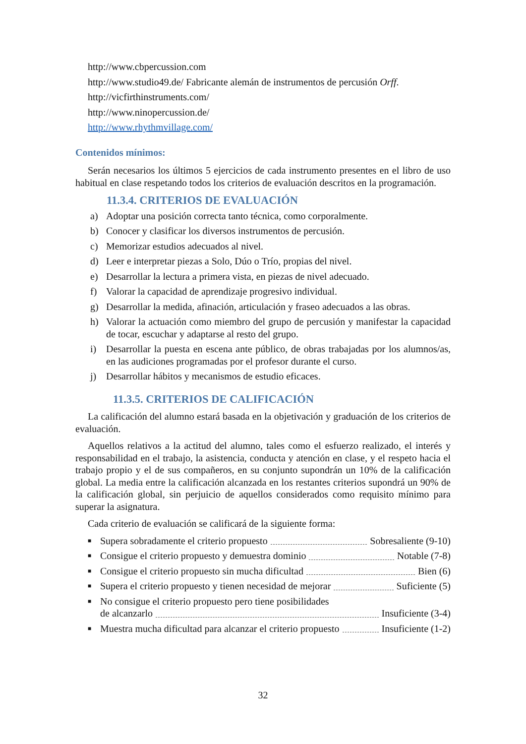http://www.cbpercussion.com
http://www.studio49.de/ Fabricante alemán de instrumentos de percusión Orff.
http://vicfirthinstruments.com/
http://www.ninopercussion.de/
http://www.rhythmvillage.com/
Contenidos mínimos:
Serán necesarios los últimos 5 ejercicios de cada instrumento presentes en el libro de uso habitual en clase respetando todos los criterios de evaluación descritos en la programación.
11.3.4. CRITERIOS DE EVALUACIÓN
a) Adoptar una posición correcta tanto técnica, como corporalmente.
b) Conocer y clasificar los diversos instrumentos de percusión.
c) Memorizar estudios adecuados al nivel.
d) Leer e interpretar piezas a Solo, Dúo o Trío, propias del nivel.
e) Desarrollar la lectura a primera vista, en piezas de nivel adecuado.
f) Valorar la capacidad de aprendizaje progresivo individual.
g) Desarrollar la medida, afinación, articulación y fraseo adecuados a las obras.
h) Valorar la actuación como miembro del grupo de percusión y manifestar la capacidad de tocar, escuchar y adaptarse al resto del grupo.
i) Desarrollar la puesta en escena ante público, de obras trabajadas por los alumnos/as, en las audiciones programadas por el profesor durante el curso.
j) Desarrollar hábitos y mecanismos de estudio eficaces.
11.3.5. CRITERIOS DE CALIFICACIÓN
La calificación del alumno estará basada en la objetivación y graduación de los criterios de evaluación.
Aquellos relativos a la actitud del alumno, tales como el esfuerzo realizado, el interés y responsabilidad en el trabajo, la asistencia, conducta y atención en clase, y el respeto hacia el trabajo propio y el de sus compañeros, en su conjunto supondrán un 10% de la calificación global. La media entre la calificación alcanzada en los restantes criterios supondrá un 90% de la calificación global, sin perjuicio de aquellos considerados como requisito mínimo para superar la asignatura.
Cada criterio de evaluación se calificará de la siguiente forma:
■
Supera sobradamente el criterio propuesto Sobresaliente (9-10)
■
Consigue el criterio propuesto y demuestra dominio Notable (7-8)
■
Consigue el criterio propuesto sin mucha dificultad Bien (6)
■
Supera el criterio propuesto y tienen necesidad de mejorar Suficiente (5)
■
No consigue el criterio propuesto pero tiene posibilidades
de alcanzarlo Insuficiente (3-4)
■
Muestra mucha dificultad para alcanzar el criterio propuesto Insuficiente (1-2)
32